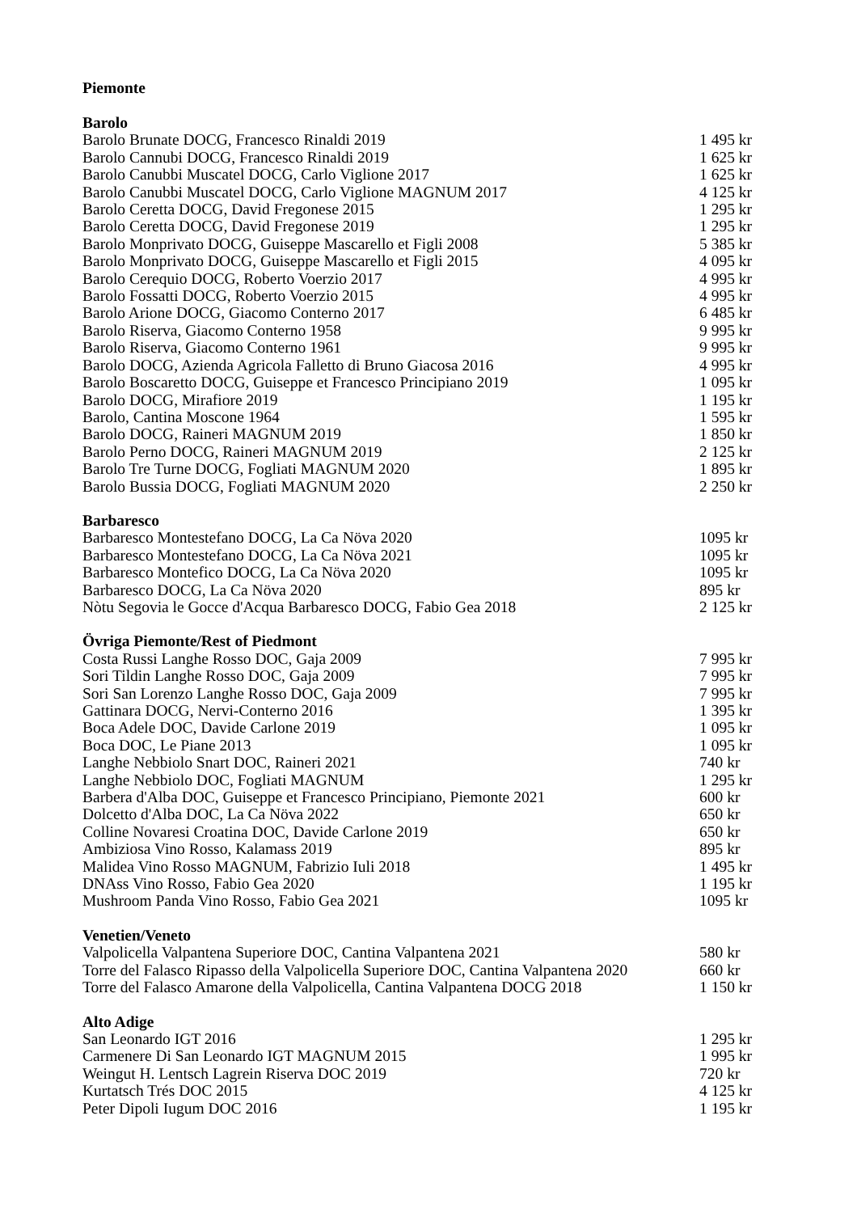Piemonte
| Barolo | |
| --- | --- |
| Barolo Brunate DOCG, Francesco Rinaldi 2019 | 1 495 kr |
| Barolo Cannubi DOCG, Francesco Rinaldi 2019 | 1 625 kr |
| Barolo Canubbi Muscatel DOCG, Carlo Viglione 2017 | 1 625 kr |
| Barolo Canubbi Muscatel DOCG, Carlo Viglione MAGNUM 2017 | 4 125 kr |
| Barolo Ceretta DOCG, David Fregonese 2015 | 1 295 kr |
| Barolo Ceretta DOCG, David Fregonese 2019 | 1 295 kr |
| Barolo Monprivato DOCG, Guiseppe Mascarello et Figli 2008 | 5 385 kr |
| Barolo Monprivato DOCG, Guiseppe Mascarello et Figli 2015 | 4 095 kr |
| Barolo Cerequio DOCG, Roberto Voerzio 2017 | 4 995 kr |
| Barolo Fossatti DOCG, Roberto Voerzio 2015 | 4 995 kr |
| Barolo Arione DOCG, Giacomo Conterno 2017 | 6 485 kr |
| Barolo Riserva, Giacomo Conterno 1958 | 9 995 kr |
| Barolo Riserva, Giacomo Conterno 1961 | 9 995 kr |
| Barolo DOCG, Azienda Agricola Falletto di Bruno Giacosa 2016 | 4 995 kr |
| Barolo Boscaretto DOCG, Guiseppe et Francesco Principiano 2019 | 1 095 kr |
| Barolo DOCG, Mirafiore 2019 | 1 195 kr |
| Barolo, Cantina Moscone 1964 | 1 595 kr |
| Barolo DOCG, Raineri MAGNUM 2019 | 1 850 kr |
| Barolo Perno DOCG, Raineri MAGNUM 2019 | 2 125 kr |
| Barolo Tre Turne DOCG, Fogliati MAGNUM 2020 | 1 895 kr |
| Barolo Bussia DOCG, Fogliati MAGNUM 2020 | 2 250 kr |
| Barbaresco | |
| Barbaresco Montestefano DOCG, La Ca Növa 2020 | 1095 kr |
| Barbaresco Montestefano DOCG, La Ca Növa 2021 | 1095 kr |
| Barbaresco Montefico DOCG, La Ca Növa 2020 | 1095 kr |
| Barbaresco DOCG, La Ca Növa 2020 | 895 kr |
| Nòtu Segovia le Gocce d'Acqua Barbaresco DOCG, Fabio Gea 2018 | 2 125 kr |
| Övriga Piemonte/Rest of Piedmont | |
| Costa Russi Langhe Rosso DOC, Gaja 2009 | 7 995 kr |
| Sori Tildin Langhe Rosso DOC, Gaja 2009 | 7 995 kr |
| Sori San Lorenzo Langhe Rosso DOC, Gaja 2009 | 7 995 kr |
| Gattinara DOCG, Nervi-Conterno 2016 | 1 395 kr |
| Boca Adele DOC, Davide Carlone 2019 | 1 095 kr |
| Boca DOC, Le Piane 2013 | 1 095 kr |
| Langhe Nebbiolo Snart DOC, Raineri 2021 | 740 kr |
| Langhe Nebbiolo DOC, Fogliati MAGNUM | 1 295 kr |
| Barbera d'Alba DOC, Guiseppe et Francesco Principiano, Piemonte 2021 | 600 kr |
| Dolcetto d'Alba DOC, La Ca Növa 2022 | 650 kr |
| Colline Novaresi Croatina DOC, Davide Carlone 2019 | 650 kr |
| Ambiziosa Vino Rosso, Kalamass 2019 | 895 kr |
| Malidea Vino Rosso MAGNUM, Fabrizio Iuli 2018 | 1 495 kr |
| DNAss Vino Rosso, Fabio Gea 2020 | 1 195 kr |
| Mushroom Panda Vino Rosso, Fabio Gea 2021 | 1095 kr |
| Venetien/Veneto | |
| Valpolicella Valpantena Superiore DOC, Cantina Valpantena 2021 | 580 kr |
| Torre del Falasco Ripasso della Valpolicella Superiore DOC, Cantina Valpantena 2020 | 660 kr |
| Torre del Falasco Amarone della Valpolicella, Cantina Valpantena DOCG 2018 | 1 150 kr |
| Alto Adige | |
| San Leonardo IGT 2016 | 1 295 kr |
| Carmenere Di San Leonardo IGT MAGNUM 2015 | 1 995 kr |
| Weingut H. Lentsch Lagrein Riserva DOC 2019 | 720 kr |
| Kurtatsch Trés DOC 2015 | 4 125 kr |
| Peter Dipoli Iugum DOC 2016 | 1 195 kr |